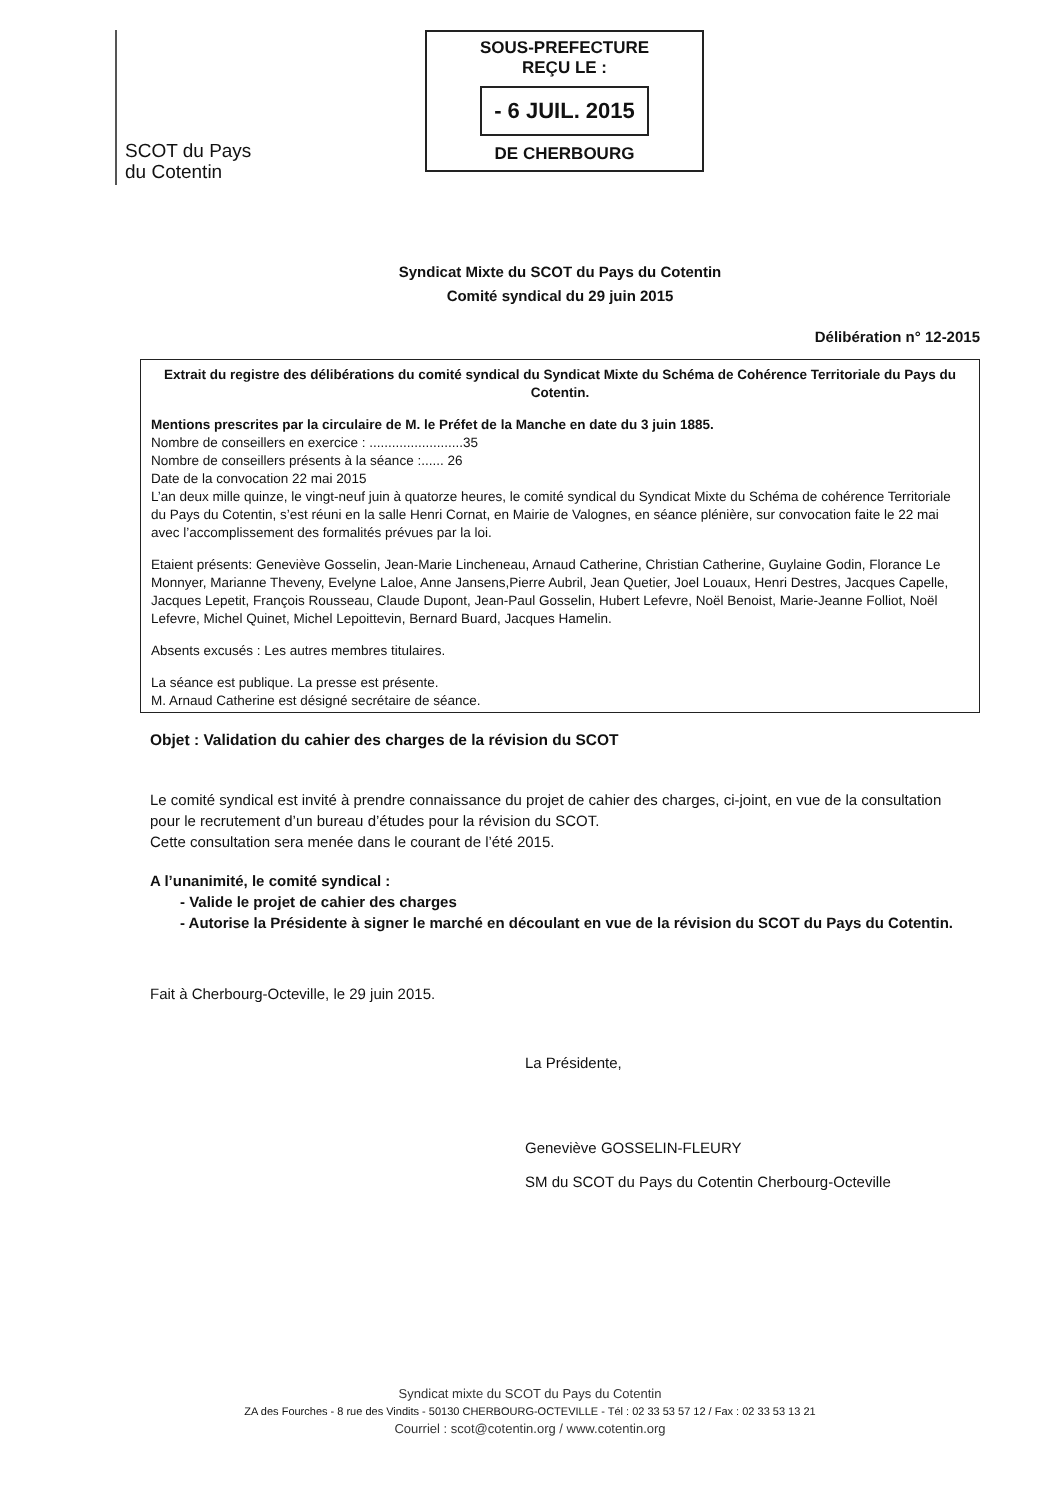SCOT du Pays
du Cotentin
SOUS-PREFECTURE
REÇU LE :
- 6 JUIL. 2015
DE CHERBOURG
Syndicat Mixte du SCOT du Pays du Cotentin
Comité syndical du 29 juin 2015
Délibération n° 12-2015
Extrait du registre des délibérations du comité syndical du Syndicat Mixte du Schéma de Cohérence Territoriale du Pays du Cotentin.
Mentions prescrites par la circulaire de M. le Préfet de la Manche en date du 3 juin 1885.
Nombre de conseillers en exercice : .........................35
Nombre de conseillers présents à la séance :...... 26
Date de la convocation 22 mai 2015
L’an deux mille quinze, le vingt-neuf juin à quatorze heures, le comité syndical du Syndicat Mixte du Schéma de cohérence Territoriale du Pays du Cotentin, s’est réuni en la salle Henri Cornat, en Mairie de Valognes, en séance plénière, sur convocation faite le 22 mai avec l’accomplissement des formalités prévues par la loi.
Etaient présents: Geneviève Gosselin, Jean-Marie Lincheneau, Arnaud Catherine, Christian Catherine, Guylaine Godin, Florance Le Monnyer, Marianne Theveny, Evelyne Laloe, Anne Jansens,Pierre Aubril, Jean Quetier, Joel Louaux, Henri Destres, Jacques Capelle, Jacques Lepetit, François Rousseau, Claude Dupont, Jean-Paul Gosselin, Hubert Lefevre, Noël Benoist, Marie-Jeanne Folliot, Noël Lefevre, Michel Quinet, Michel Lepoittevin, Bernard Buard, Jacques Hamelin.
Absents excusés : Les autres membres titulaires.
La séance est publique. La presse est présente.
M. Arnaud Catherine est désigné secrétaire de séance.
Objet : Validation du cahier des charges de la révision du SCOT
Le comité syndical est invité à prendre connaissance du projet de cahier des charges, ci-joint, en vue de la consultation pour le recrutement d’un bureau d’études pour la révision du SCOT.
Cette consultation sera menée dans le courant de l’été 2015.
A l’unanimité, le comité syndical :
- Valide le projet de cahier des charges
- Autorise la Présidente à signer le marché en découlant en vue de la révision du SCOT du Pays du Cotentin.
Fait à Cherbourg-Octeville, le 29 juin 2015.
La Présidente,
Geneviève GOSSELIN-FLEURY
SM du SCOT du Pays du Cotentin Cherbourg-Octeville
Syndicat mixte du SCOT du Pays du Cotentin
ZA des Fourches - 8 rue des Vindits - 50130 CHERBOURG-OCTEVILLE - Tél : 02 33 53 57 12 / Fax : 02 33 53 13 21
Courriel : scot@cotentin.org / www.cotentin.org